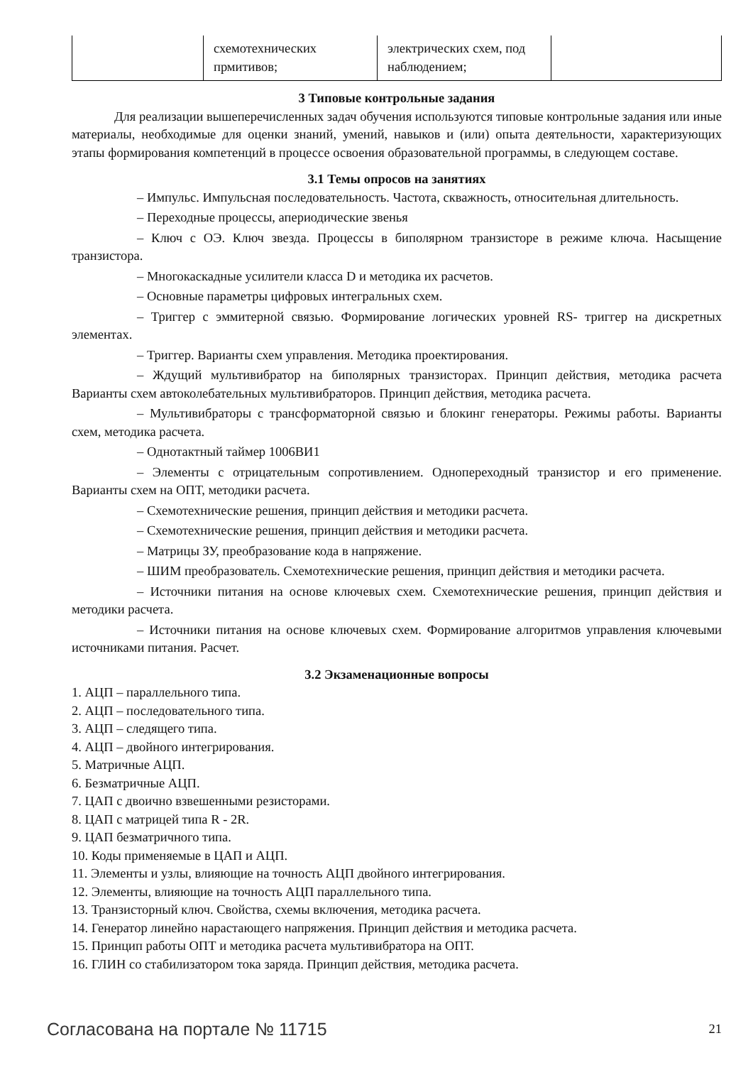| | схемотехнических прмитивов; | электрических схем, под наблюдением; | |
3 Типовые контрольные задания
Для реализации вышеперечисленных задач обучения используются типовые контрольные задания или иные материалы, необходимые для оценки знаний, умений, навыков и (или) опыта деятельности, характеризующих этапы формирования компетенций в процессе освоения образовательной программы, в следующем составе.
3.1 Темы опросов на занятиях
– Импульс. Импульсная последовательность. Частота, скважность, относительная длительность.
– Переходные процессы, апериодические звенья
– Ключ с ОЭ. Ключ звезда. Процессы в биполярном транзисторе в режиме ключа. Насыщение транзистора.
– Многокаскадные усилители класса D и методика их расчетов.
– Основные параметры цифровых интегральных схем.
– Триггер с эммитерной связью. Формирование логических уровней RS- триггер на дискретных элементах.
– Триггер. Варианты схем управления. Методика проектирования.
– Ждущий мультивибратор на биполярных транзисторах. Принцип действия, методика расчета Варианты схем автоколебательных мультивибраторов. Принцип действия, методика расчета.
– Мультивибраторы с трансформаторной связью и блокинг генераторы. Режимы работы. Варианты схем, методика расчета.
– Однотактный таймер 1006ВИ1
– Элементы с отрицательным сопротивлением. Однопереходный транзистор и его применение. Варианты схем на ОПТ, методики расчета.
– Схемотехнические решения, принцип действия и методики расчета.
– Схемотехнические решения, принцип действия и методики расчета.
– Матрицы ЗУ, преобразование кода в напряжение.
– ШИМ преобразователь. Схемотехнические решения, принцип действия и методики расчета.
– Источники питания на основе ключевых схем. Схемотехнические решения, принцип действия и методики расчета.
– Источники питания на основе ключевых схем. Формирование алгоритмов управления ключевыми источниками питания. Расчет.
3.2 Экзаменационные вопросы
1. АЦП – параллельного типа.
2. АЦП – последовательного типа.
3. АЦП – следящего типа.
4. АЦП – двойного интегрирования.
5. Матричные АЦП.
6. Безматричные АЦП.
7. ЦАП с двоично взвешенными резисторами.
8. ЦАП с матрицей типа R - 2R.
9. ЦАП безматричного типа.
10. Коды применяемые в ЦАП и АЦП.
11. Элементы и узлы, влияющие на точность АЦП двойного интегрирования.
12. Элементы, влияющие на точность АЦП параллельного типа.
13. Транзисторный ключ. Свойства, схемы включения, методика расчета.
14. Генератор линейно нарастающего напряжения. Принцип действия и методика расчета.
15. Принцип работы ОПТ и методика расчета мультивибратора на ОПТ.
16. ГЛИН со стабилизатором тока заряда. Принцип действия, методика расчета.
Согласована на портале № 11715 21